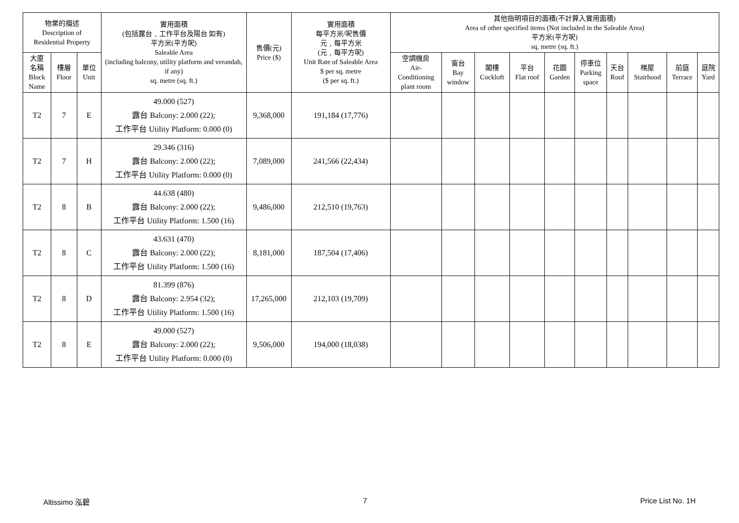| 物業的描述 Description of Residential Property | | | 實用面積 (包括露台﹑工作平台及陽台 如有) 平方米(平方呎) Saleable Area (including balcony, utility platform and verandah, if any) sq. metre (sq. ft.) | 售價(元) Price ($) | 實用面積 每平方米/呎售價 元﹐每平方米 (元﹐每平方呎) Unit Rate of Saleable Area $ per sq. metre ($ per sq. ft.) | 其他指明項目的面積(不計算入實用面積) Area of other specified items (Not included in the Saleable Area) 平方米(平方呎) sq. metre (sq. ft.) | | | | | | | | | |
| --- | --- | --- | --- | --- | --- | --- | --- | --- | --- | --- | --- | --- | --- | --- | --- |
| 大廈 名稱 Block Name | 樓層 Floor | 單位 Unit | | | | 空調機房 Air- Conditioning plant room | 窗台 Bay window | 閣樓 Cockloft | 平台 Flat roof | 花園 Garden | 停車位 Parking space | 天台 Roof | 梯屋 Stairhood | 前庭 Terrace | 庭院 Yard |
| T2 | 7 | E | 49.000 (527) 露台 Balcony: 2.000 (22); 工作平台 Utility Platform: 0.000 (0) | 9,368,000 | 191,184 (17,776) | | | | | | | | | | |
| T2 | 7 | H | 29.346 (316) 露台 Balcony: 2.000 (22); 工作平台 Utility Platform: 0.000 (0) | 7,089,000 | 241,566 (22,434) | | | | | | | | | | |
| T2 | 8 | B | 44.638 (480) 露台 Balcony: 2.000 (22); 工作平台 Utility Platform: 1.500 (16) | 9,486,000 | 212,510 (19,763) | | | | | | | | | | |
| T2 | 8 | C | 43.631 (470) 露台 Balcony: 2.000 (22); 工作平台 Utility Platform: 1.500 (16) | 8,181,000 | 187,504 (17,406) | | | | | | | | | | |
| T2 | 8 | D | 81.399 (876) 露台 Balcony: 2.954 (32); 工作平台 Utility Platform: 1.500 (16) | 17,265,000 | 212,103 (19,709) | | | | | | | | | | |
| T2 | 8 | E | 49.000 (527) 露台 Balcony: 2.000 (22); 工作平台 Utility Platform: 0.000 (0) | 9,506,000 | 194,000 (18,038) | | | | | | | | | | |
Altissimo 泓碧 7 Price List No. 1H